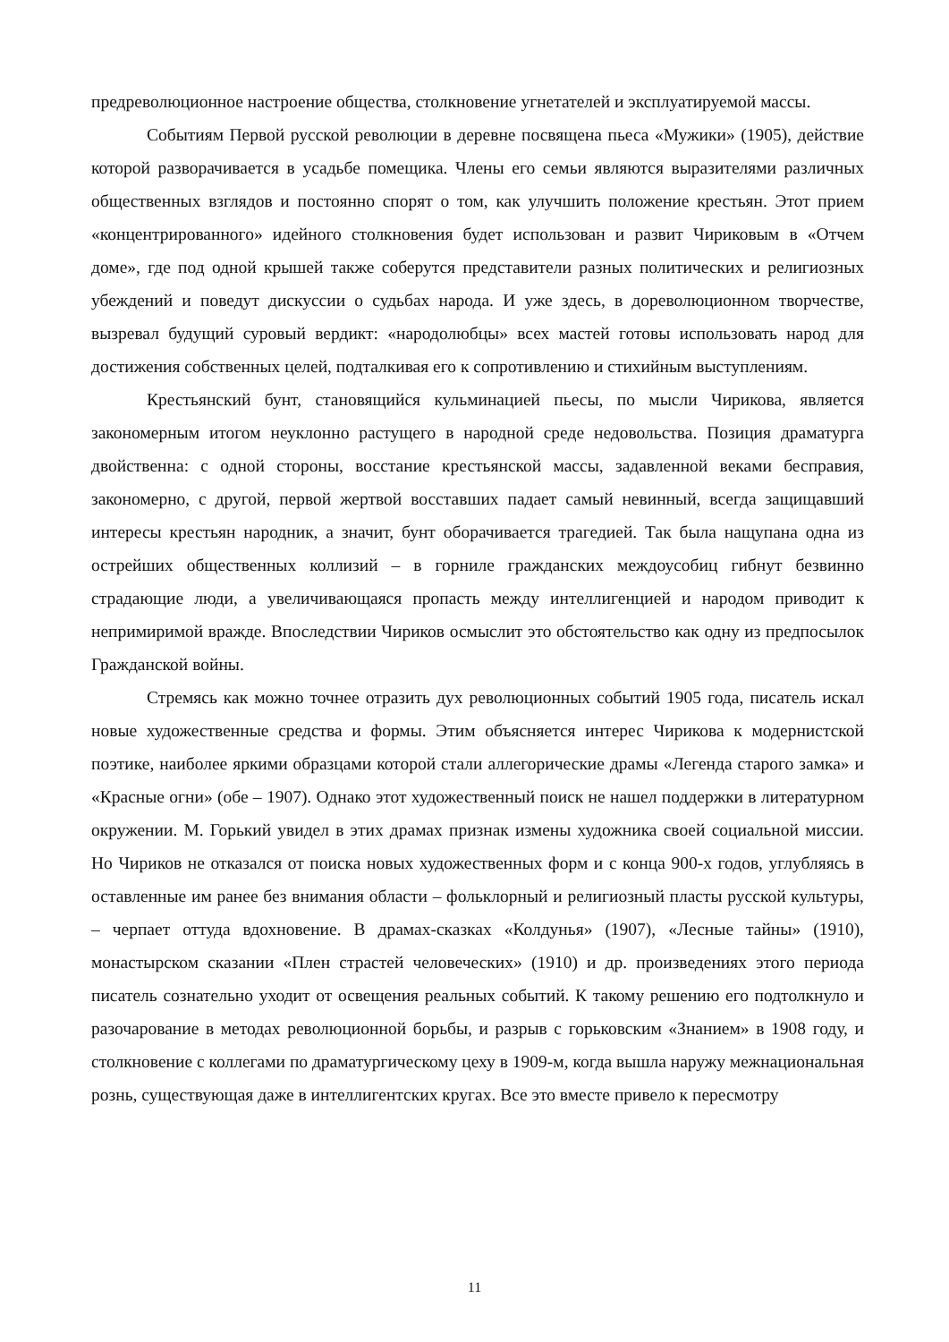предреволюционное настроение общества, столкновение угнетателей и эксплуатируемой массы.
Событиям Первой русской революции в деревне посвящена пьеса «Мужики» (1905), действие которой разворачивается в усадьбе помещика. Члены его семьи являются выразителями различных общественных взглядов и постоянно спорят о том, как улучшить положение крестьян. Этот прием «концентрированного» идейного столкновения будет использован и развит Чириковым в «Отчем доме», где под одной крышей также соберутся представители разных политических и религиозных убеждений и поведут дискуссии о судьбах народа. И уже здесь, в дореволюционном творчестве, вызревал будущий суровый вердикт: «народолюбцы» всех мастей готовы использовать народ для достижения собственных целей, подталкивая его к сопротивлению и стихийным выступлениям.
Крестьянский бунт, становящийся кульминацией пьесы, по мысли Чирикова, является закономерным итогом неуклонно растущего в народной среде недовольства. Позиция драматурга двойственна: с одной стороны, восстание крестьянской массы, задавленной веками бесправия, закономерно, с другой, первой жертвой восставших падает самый невинный, всегда защищавший интересы крестьян народник, а значит, бунт оборачивается трагедией. Так была нащупана одна из острейших общественных коллизий – в горниле гражданских междоусобиц гибнут безвинно страдающие люди, а увеличивающаяся пропасть между интеллигенцией и народом приводит к непримиримой вражде. Впоследствии Чириков осмыслит это обстоятельство как одну из предпосылок Гражданской войны.
Стремясь как можно точнее отразить дух революционных событий 1905 года, писатель искал новые художественные средства и формы. Этим объясняется интерес Чирикова к модернистской поэтике, наиболее яркими образцами которой стали аллегорические драмы «Легенда старого замка» и «Красные огни» (обе – 1907). Однако этот художественный поиск не нашел поддержки в литературном окружении. М. Горький увидел в этих драмах признак измены художника своей социальной миссии. Но Чириков не отказался от поиска новых художественных форм и с конца 900-х годов, углубляясь в оставленные им ранее без внимания области – фольклорный и религиозный пласты русской культуры, – черпает оттуда вдохновение. В драмах-сказках «Колдунья» (1907), «Лесные тайны» (1910), монастырском сказании «Плен страстей человеческих» (1910) и др. произведениях этого периода писатель сознательно уходит от освещения реальных событий. К такому решению его подтолкнуло и разочарование в методах революционной борьбы, и разрыв с горьковским «Знанием» в 1908 году, и столкновение с коллегами по драматургическому цеху в 1909-м, когда вышла наружу межнациональная рознь, существующая даже в интеллигентских кругах. Все это вместе привело к пересмотру
11